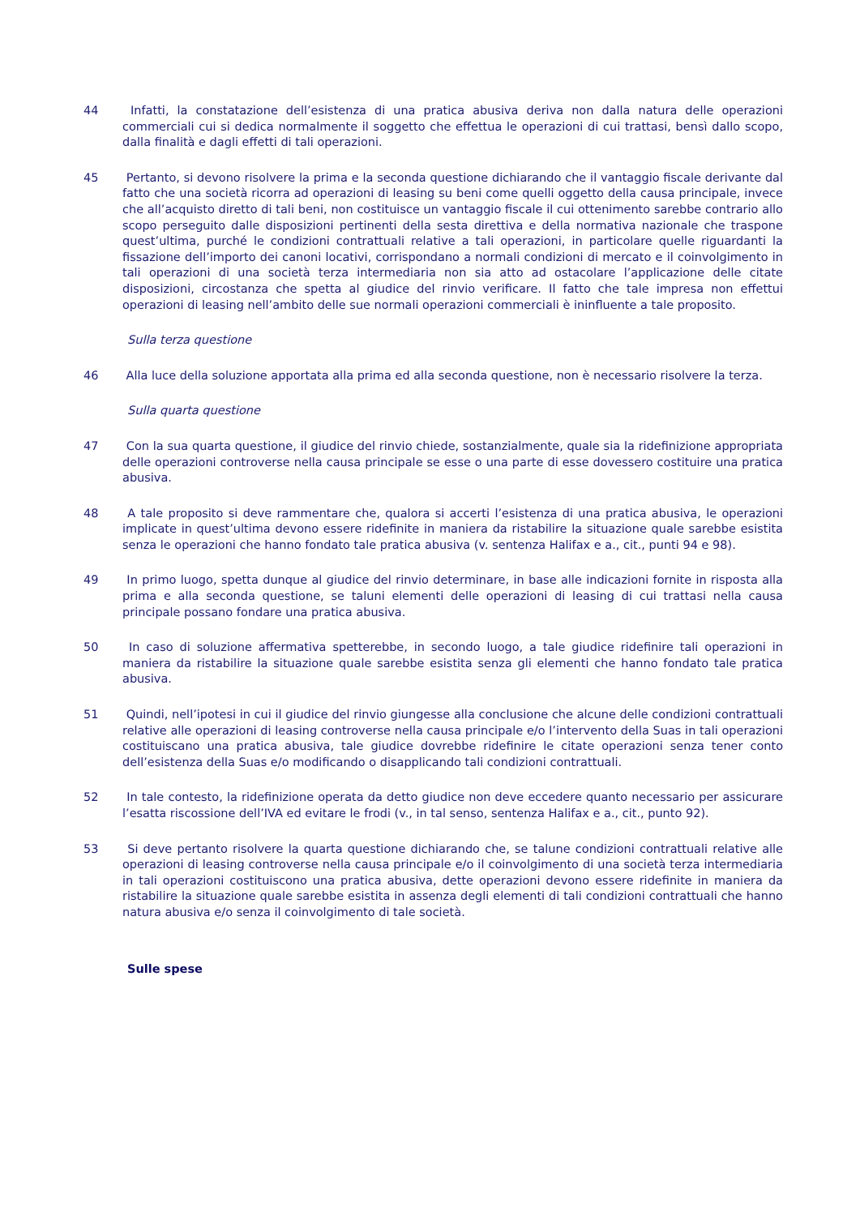44 Infatti, la constatazione dell’esistenza di una pratica abusiva deriva non dalla natura delle operazioni commerciali cui si dedica normalmente il soggetto che effettua le operazioni di cui trattasi, bensì dallo scopo, dalla finalità e dagli effetti di tali operazioni.
45 Pertanto, si devono risolvere la prima e la seconda questione dichiarando che il vantaggio fiscale derivante dal fatto che una società ricorra ad operazioni di leasing su beni come quelli oggetto della causa principale, invece che all’acquisto diretto di tali beni, non costituisce un vantaggio fiscale il cui ottenimento sarebbe contrario allo scopo perseguito dalle disposizioni pertinenti della sesta direttiva e della normativa nazionale che traspone quest’ultima, purché le condizioni contrattuali relative a tali operazioni, in particolare quelle riguardanti la fissazione dell’importo dei canoni locativi, corrispondano a normali condizioni di mercato e il coinvolgimento in tali operazioni di una società terza intermediaria non sia atto ad ostacolare l’applicazione delle citate disposizioni, circostanza che spetta al giudice del rinvio verificare. Il fatto che tale impresa non effettui operazioni di leasing nell’ambito delle sue normali operazioni commerciali è ininfluente a tale proposito.
Sulla terza questione
46 Alla luce della soluzione apportata alla prima ed alla seconda questione, non è necessario risolvere la terza.
Sulla quarta questione
47 Con la sua quarta questione, il giudice del rinvio chiede, sostanzialmente, quale sia la ridefinizione appropriata delle operazioni controverse nella causa principale se esse o una parte di esse dovessero costituire una pratica abusiva.
48 A tale proposito si deve rammentare che, qualora si accerti l’esistenza di una pratica abusiva, le operazioni implicate in quest’ultima devono essere ridefinite in maniera da ristabilire la situazione quale sarebbe esistita senza le operazioni che hanno fondato tale pratica abusiva (v. sentenza Halifax e a., cit., punti 94 e 98).
49 In primo luogo, spetta dunque al giudice del rinvio determinare, in base alle indicazioni fornite in risposta alla prima e alla seconda questione, se taluni elementi delle operazioni di leasing di cui trattasi nella causa principale possano fondare una pratica abusiva.
50 In caso di soluzione affermativa spetterebbe, in secondo luogo, a tale giudice ridefinire tali operazioni in maniera da ristabilire la situazione quale sarebbe esistita senza gli elementi che hanno fondato tale pratica abusiva.
51 Quindi, nell’ipotesi in cui il giudice del rinvio giungesse alla conclusione che alcune delle condizioni contrattuali relative alle operazioni di leasing controverse nella causa principale e/o l’intervento della Suas in tali operazioni costituiscano una pratica abusiva, tale giudice dovrebbe ridefinire le citate operazioni senza tener conto dell’esistenza della Suas e/o modificando o disapplicando tali condizioni contrattuali.
52 In tale contesto, la ridefinizione operata da detto giudice non deve eccedere quanto necessario per assicurare l’esatta riscossione dell’IVA ed evitare le frodi (v., in tal senso, sentenza Halifax e a., cit., punto 92).
53 Si deve pertanto risolvere la quarta questione dichiarando che, se talune condizioni contrattuali relative alle operazioni di leasing controverse nella causa principale e/o il coinvolgimento di una società terza intermediaria in tali operazioni costituiscono una pratica abusiva, dette operazioni devono essere ridefinite in maniera da ristabilire la situazione quale sarebbe esistita in assenza degli elementi di tali condizioni contrattuali che hanno natura abusiva e/o senza il coinvolgimento di tale società.
Sulle spese